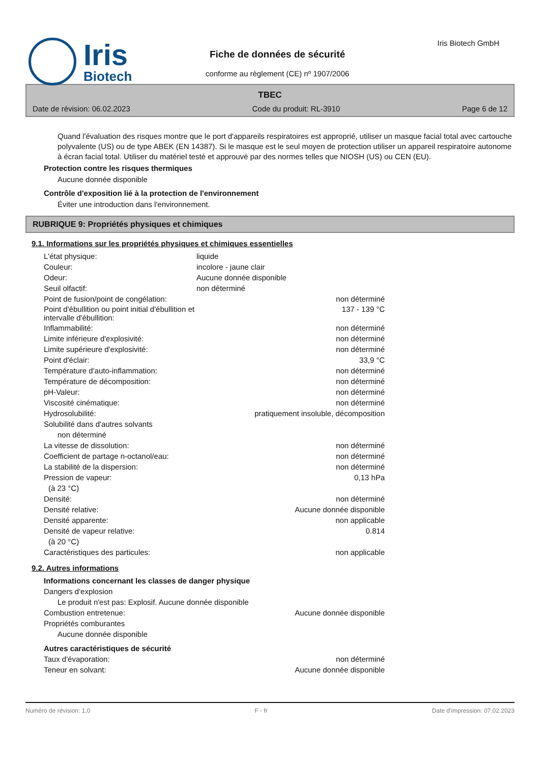Iris
Biotech
Fiche de données de sécurité
conforme au règlement (CE) nº 1907/2006
Iris Biotech GmbH
TBEC
Date de révision: 06.02.2023 Code du produit: RL-3910 Page 6 de 12
Quand l'évaluation des risques montre que le port d'appareils respiratoires est approprié, utiliser un masque facial total avec cartouche polyvalente (US) ou de type ABEK (EN 14387). Si le masque est le seul moyen de protection utiliser un appareil respiratoire autonome à écran facial total. Utiliser du matériel testé et approuvé par des normes telles que NIOSH (US) ou CEN (EU).
Protection contre les risques thermiques
Aucune donnée disponible
Contrôle d'exposition lié à la protection de l'environnement
Éviter une introduction dans l'environnement.
RUBRIQUE 9: Propriétés physiques et chimiques
9.1. Informations sur les propriétés physiques et chimiques essentielles
| L'état physique: | liquide | |
| Couleur: | incolore - jaune clair | |
| Odeur: | Aucune donnée disponible | |
| Seuil olfactif: | non déterminé | |
| Point de fusion/point de congélation: | | non déterminé |
| Point d'ébullition ou point initial d'ébullition et intervalle d'ébullition: | | 137 - 139 °C |
| Inflammabilité: | | non déterminé |
| Limite inférieure d'explosivité: | | non déterminé |
| Limite supérieure d'explosivité: | | non déterminé |
| Point d'éclair: | | 33,9 °C |
| Température d'auto-inflammation: | | non déterminé |
| Température de décomposition: | | non déterminé |
| pH-Valeur: | | non déterminé |
| Viscosité cinématique: | | non déterminé |
| Hydrosolubilité: | pratiquement insoluble, décomposition | |
| Solubilité dans d'autres solvants | | |
| non déterminé | | |
| La vitesse de dissolution: | | non déterminé |
| Coefficient de partage n-octanol/eau: | | non déterminé |
| La stabilité de la dispersion: | | non déterminé |
| Pression de vapeur: | | 0,13 hPa |
| (à 23 °C) | | |
| Densité: | | non déterminé |
| Densité relative: | | Aucune donnée disponible |
| Densité apparente: | | non applicable |
| Densité de vapeur relative: | | 0.814 |
| (à 20 °C) | | |
| Caractéristiques des particules: | | non applicable |
9.2. Autres informations
| Informations concernant les classes de danger physique | | |
| Dangers d'explosion | | |
| Le produit n'est pas: Explosif. Aucune donnée disponible | | |
| Combustion entretenue: | | Aucune donnée disponible |
| Propriétés comburantes | | |
| Aucune donnée disponible | | |
| Autres caractéristiques de sécurité | | |
| Taux d'évaporation: | | non déterminé |
| Teneur en solvant: | | Aucune donnée disponible |
Numéro de révision: 1,0 F - fr Date d'impression: 07.02.2023